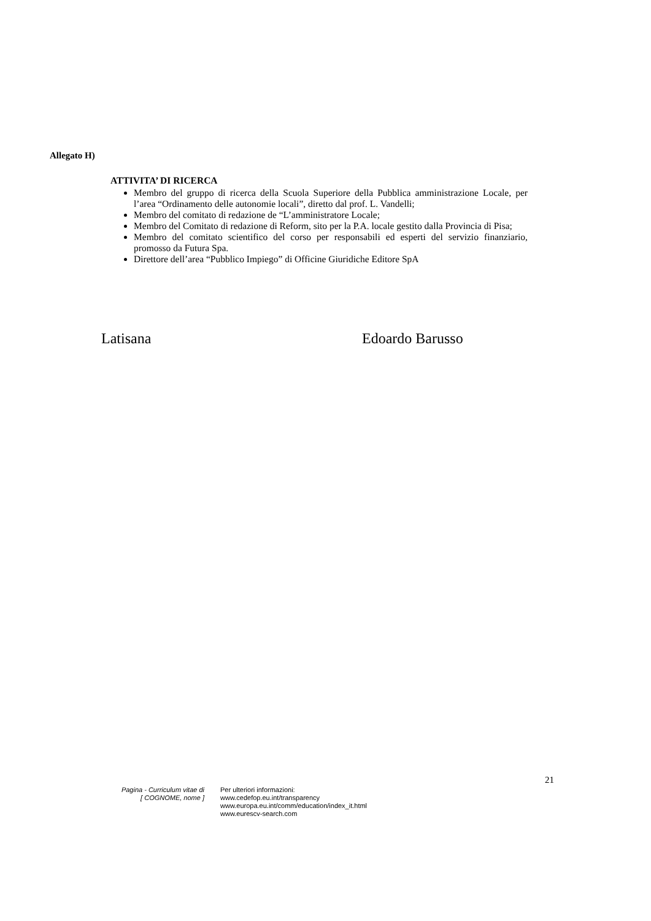Allegato H)
ATTIVITA’ DI RICERCA
Membro del gruppo di ricerca della Scuola Superiore della Pubblica amministrazione Locale, per l’area “Ordinamento delle autonomie locali”, diretto dal prof. L. Vandelli;
Membro del comitato di redazione de “L’amministratore Locale;
Membro del Comitato di redazione di Reform, sito per la P.A. locale gestito dalla Provincia di Pisa;
Membro del comitato scientifico del corso per responsabili ed esperti del servizio finanziario, promosso da Futura Spa.
Direttore dell’area “Pubblico Impiego” di Officine Giuridiche Editore SpA
Latisana Edoardo Barusso
21
Pagina - Curriculum vitae di
[ COGNOME, nome ]
Per ulteriori informazioni:
www.cedefop.eu.int/transparency
www.europa.eu.int/comm/education/index_it.html
www.eurescv-search.com